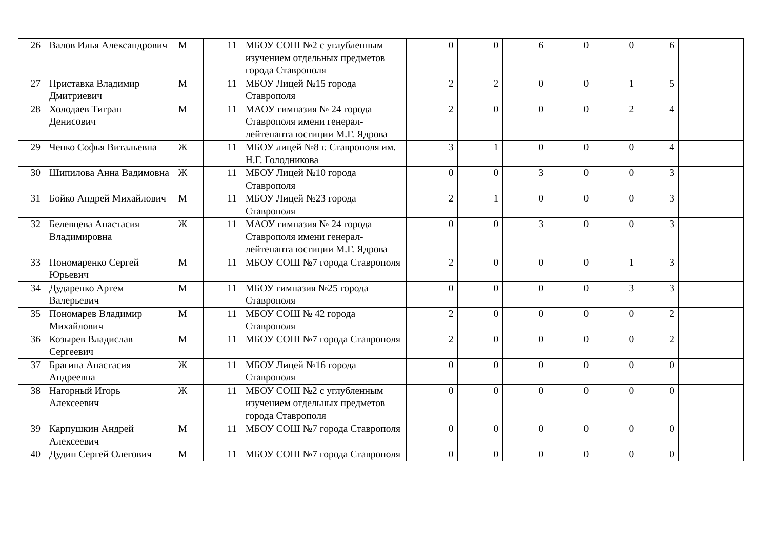| 26 | Валов Илья Александрович | М | 11 | МБОУ СОШ №2 с углубленным изучением отдельных предметов города Ставрополя | 0 | 0 | 6 | 0 | 0 | 6 | |
| 27 | Приставка Владимир Дмитриевич | М | 11 | МБОУ Лицей №15 города Ставрополя | 2 | 2 | 0 | 0 | 1 | 5 | |
| 28 | Холодаев Тигран Денисович | М | 11 | МАОУ гимназия № 24 города Ставрополя имени генерал-лейтенанта юстиции М.Г. Ядрова | 2 | 0 | 0 | 0 | 2 | 4 | |
| 29 | Чепко Софья Витальевна | Ж | 11 | МБОУ лицей №8 г. Ставрополя им. Н.Г. Голодникова | 3 | 1 | 0 | 0 | 0 | 4 | |
| 30 | Шипилова Анна Вадимовна | Ж | 11 | МБОУ Лицей №10 города Ставрополя | 0 | 0 | 3 | 0 | 0 | 3 | |
| 31 | Бойко Андрей Михайлович | М | 11 | МБОУ Лицей №23 города Ставрополя | 2 | 1 | 0 | 0 | 0 | 3 | |
| 32 | Белевцева Анастасия Владимировна | Ж | 11 | МАОУ гимназия № 24 города Ставрополя имени генерал-лейтенанта юстиции М.Г. Ядрова | 0 | 0 | 3 | 0 | 0 | 3 | |
| 33 | Пономаренко Сергей Юрьевич | М | 11 | МБОУ СОШ №7 города Ставрополя | 2 | 0 | 0 | 0 | 1 | 3 | |
| 34 | Дударенко Артем Валерьевич | М | 11 | МБОУ гимназия №25 города Ставрополя | 0 | 0 | 0 | 0 | 3 | 3 | |
| 35 | Пономарев Владимир Михайлович | М | 11 | МБОУ СОШ № 42 города Ставрополя | 2 | 0 | 0 | 0 | 0 | 2 | |
| 36 | Козырев Владислав Сергеевич | М | 11 | МБОУ СОШ №7 города Ставрополя | 2 | 0 | 0 | 0 | 0 | 2 | |
| 37 | Брагина Анастасия Андреевна | Ж | 11 | МБОУ Лицей №16 города Ставрополя | 0 | 0 | 0 | 0 | 0 | 0 | |
| 38 | Нагорный Игорь Алексеевич | Ж | 11 | МБОУ СОШ №2 с углубленным изучением отдельных предметов города Ставрополя | 0 | 0 | 0 | 0 | 0 | 0 | |
| 39 | Карпушкин Андрей Алексеевич | М | 11 | МБОУ СОШ №7 города Ставрополя | 0 | 0 | 0 | 0 | 0 | 0 | |
| 40 | Дудин Сергей Олегович | М | 11 | МБОУ СОШ №7 города Ставрополя | 0 | 0 | 0 | 0 | 0 | 0 | |